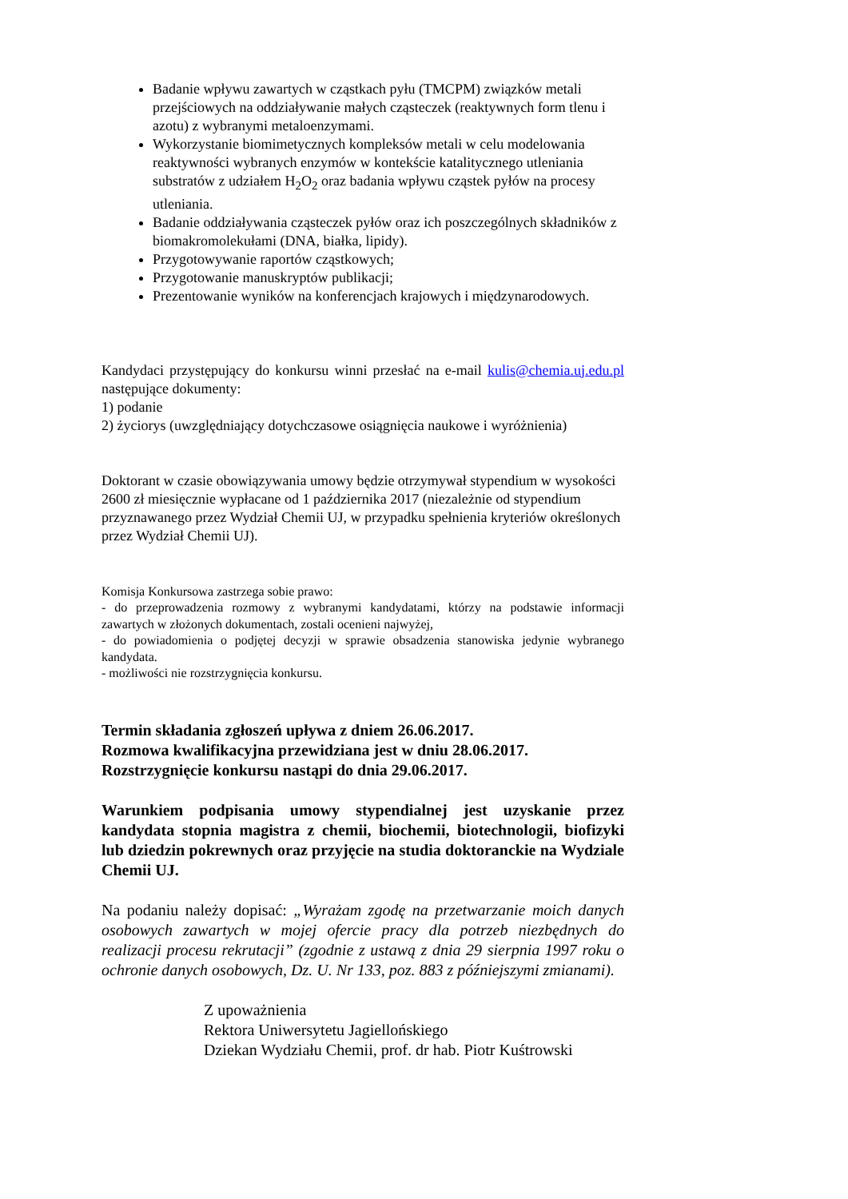Badanie wpływu zawartych w cząstkach pyłu (TMCPM) związków metali przejściowych na oddziaływanie małych cząsteczek (reaktywnych form tlenu i azotu) z wybranymi metaloenzymami.
Wykorzystanie biomimetycznych kompleksów metali w celu modelowania reaktywności wybranych enzymów w kontekście katalitycznego utleniania substratów z udziałem H<sub>2</sub>O<sub>2</sub> oraz badania wpływu cząstek pyłów na procesy utleniania.
Badanie oddziaływania cząsteczek pyłów oraz ich poszczególnych składników z biomakromolekułami (DNA, białka, lipidy).
Przygotowywanie raportów cząstkowych;
Przygotowanie manuskryptów publikacji;
Prezentowanie wyników na konferencjach krajowych i międzynarodowych.
Kandydaci przystępujący do konkursu winni przesłać na e-mail kulis@chemia.uj.edu.pl następujące dokumenty:
1) podanie
2) życiorys (uwzględniający dotychczasowe osiągnięcia naukowe i wyróżnienia)
Doktorant w czasie obowiązywania umowy będzie otrzymywał stypendium w wysokości 2600 zł miesięcznie wypłacane od 1 października 2017 (niezależnie od stypendium przyznawanego przez Wydział Chemii UJ, w przypadku spełnienia kryteriów określonych przez Wydział Chemii UJ).
Komisja Konkursowa zastrzega sobie prawo:
- do przeprowadzenia rozmowy z wybranymi kandydatami, którzy na podstawie informacji zawartych w złożonych dokumentach, zostali ocenieni najwyżej,
- do powiadomienia o podjętej decyzji w sprawie obsadzenia stanowiska jedynie wybranego kandydata.
- możliwości nie rozstrzygnięcia konkursu.
Termin składania zgłoszeń upływa z dniem 26.06.2017.
Rozmowa kwalifikacyjna przewidziana jest w dniu 28.06.2017.
Rozstrzygnięcie konkursu nastąpi do dnia 29.06.2017.
Warunkiem podpisania umowy stypendialnej jest uzyskanie przez kandydata stopnia magistra z chemii, biochemii, biotechnologii, biofizyki lub dziedzin pokrewnych oraz przyjęcie na studia doktoranckie na Wydziale Chemii UJ.
Na podaniu należy dopisać: „Wyrażam zgodę na przetwarzanie moich danych osobowych zawartych w mojej ofercie pracy dla potrzeb niezbędnych do realizacji procesu rekrutacji” (zgodnie z ustawą z dnia 29 sierpnia 1997 roku o ochronie danych osobowych, Dz. U. Nr 133, poz. 883 z późniejszymi zmianami).
Z upoważnienia
Rektora Uniwersytetu Jagiellońskiego
Dziekan Wydziału Chemii, prof. dr hab. Piotr Kuśtrowski